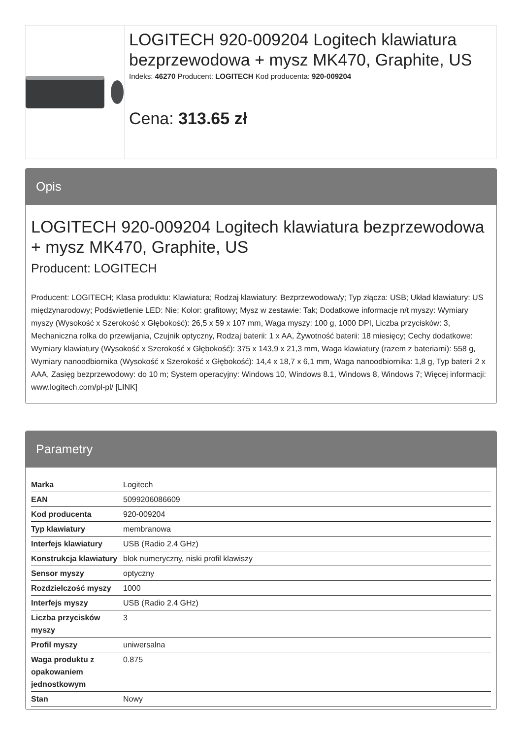LOGITECH 920-009204 Logitech klawiatura bezprzewodowa + mysz MK470, Graphite, US
Indeks: 46270 Producent: LOGITECH Kod producenta: 920-009204
Cena: 313.65 zł
Opis
LOGITECH 920-009204 Logitech klawiatura bezprzewodowa + mysz MK470, Graphite, US
Producent: LOGITECH
Producent: LOGITECH; Klasa produktu: Klawiatura; Rodzaj klawiatury: Bezprzewodowa/y; Typ złącza: USB; Układ klawiatury: US międzynarodowy; Podświetlenie LED: Nie; Kolor: grafitowy; Mysz w zestawie: Tak; Dodatkowe informacje n/t myszy: Wymiary myszy (Wysokość x Szerokość x Głębokość): 26,5 x 59 x 107 mm, Waga myszy: 100 g, 1000 DPI, Liczba przycisków: 3, Mechaniczna rolka do przewijania, Czujnik optyczny, Rodzaj baterii: 1 x AA, Żywotność baterii: 18 miesięcy; Cechy dodatkowe: Wymiary klawiatury (Wysokość x Szerokość x Głębokość): 375 x 143,9 x 21,3 mm, Waga klawiatury (razem z bateriami): 558 g, Wymiary nanoodbiornika (Wysokość x Szerokość x Głębokość): 14,4 x 18,7 x 6,1 mm, Waga nanoodbiornika: 1,8 g, Typ baterii 2 x AAA, Zasięg bezprzewodowy: do 10 m; System operacyjny: Windows 10, Windows 8.1, Windows 8, Windows 7; Więcej informacji: www.logitech.com/pl-pl/ [LINK]
Parametry
| Marka | Logitech |
| EAN | 5099206086609 |
| Kod producenta | 920-009204 |
| Typ klawiatury | membranowa |
| Interfejs klawiatury | USB (Radio 2.4 GHz) |
| Konstrukcja klawiatury | blok numeryczny, niski profil klawiszy |
| Sensor myszy | optyczny |
| Rozdzielczość myszy | 1000 |
| Interfejs myszy | USB (Radio 2.4 GHz) |
| Liczba przycisków myszy | 3 |
| Profil myszy | uniwersalna |
| Waga produktu z opakowaniem jednostkowym | 0.875 |
| Stan | Nowy |